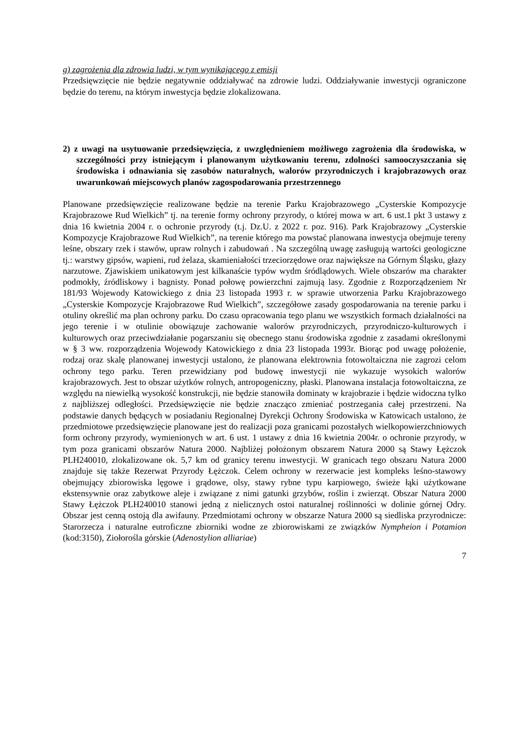g) zagrożenia dla zdrowia ludzi, w tym wynikającego z emisji
Przedsięwzięcie nie będzie negatywnie oddziaływać na zdrowie ludzi. Oddziaływanie inwestycji ograniczone będzie do terenu, na którym inwestycja będzie zlokalizowana.
2) z uwagi na usytuowanie przedsięwzięcia, z uwzględnieniem możliwego zagrożenia dla środowiska, w szczególności przy istniejącym i planowanym użytkowaniu terenu, zdolności samooczyszczania się środowiska i odnawiania się zasobów naturalnych, walorów przyrodniczych i krajobrazowych oraz uwarunkowań miejscowych planów zagospodarowania przestrzennego
Planowane przedsięwzięcie realizowane będzie na terenie Parku Krajobrazowego „Cysterskie Kompozycje Krajobrazowe Rud Wielkich” tj. na terenie formy ochrony przyrody, o której mowa w art. 6 ust.1 pkt 3 ustawy z dnia 16 kwietnia 2004 r. o ochronie przyrody (t.j. Dz.U. z 2022 r. poz. 916). Park Krajobrazowy „Cysterskie Kompozycje Krajobrazowe Rud Wielkich”, na terenie którego ma powstać planowana inwestycja obejmuje tereny leśne, obszary rzek i stawów, upraw rolnych i zabudowań . Na szczególną uwagę zasługują wartości geologiczne tj.: warstwy gipsów, wapieni, rud żelaza, skamieniałości trzeciorzędowe oraz największe na Górnym Śląsku, głazy narzutowe. Zjawiskiem unikatowym jest kilkanaście typów wydm śródlądowych. Wiele obszarów ma charakter podmokły, źródliskowy i bagnisty. Ponad połowę powierzchni zajmują lasy. Zgodnie z Rozporządzeniem Nr 181/93 Wojewody Katowickiego z dnia 23 listopada 1993 r. w sprawie utworzenia Parku Krajobrazowego „Cysterskie Kompozycje Krajobrazowe Rud Wielkich”, szczegółowe zasady gospodarowania na terenie parku i otuliny określić ma plan ochrony parku. Do czasu opracowania tego planu we wszystkich formach działalności na jego terenie i w otulinie obowiązuje zachowanie walorów przyrodniczych, przyrodniczo-kulturowych i kulturowych oraz przeciwdziałanie pogarszaniu się obecnego stanu środowiska zgodnie z zasadami określonymi w § 3 ww. rozporządzenia Wojewody Katowickiego z dnia 23 listopada 1993r. Biorąc pod uwagę położenie, rodzaj oraz skalę planowanej inwestycji ustalono, że planowana elektrownia fotowoltaiczna nie zagrozi celom ochrony tego parku. Teren przewidziany pod budowę inwestycji nie wykazuje wysokich walorów krajobrazowych. Jest to obszar użytków rolnych, antropogeniczny, płaski. Planowana instalacja fotowoltaiczna, ze względu na niewielką wysokość konstrukcji, nie będzie stanowiła dominaty w krajobrazie i będzie widoczna tylko z najbliższej odległości. Przedsięwzięcie nie będzie znacząco zmieniać postrzegania całej przestrzeni. Na podstawie danych będących w posiadaniu Regionalnej Dyrekcji Ochrony Środowiska w Katowicach ustalono, że przedmiotowe przedsięwzięcie planowane jest do realizacji poza granicami pozostałych wielkopowierzchniowych form ochrony przyrody, wymienionych w art. 6 ust. 1 ustawy z dnia 16 kwietnia 2004r. o ochronie przyrody, w tym poza granicami obszarów Natura 2000. Najbliżej położonym obszarem Natura 2000 są Stawy Łężczok PLH240010, zlokalizowane ok. 5,7 km od granicy terenu inwestycji. W granicach tego obszaru Natura 2000 znajduje się także Rezerwat Przyrody Łężczok. Celem ochrony w rezerwacie jest kompleks leśno-stawowy obejmujący zbiorowiska lęgowe i grądowe, olsy, stawy rybne typu karpiowego, świeże łąki użytkowane ekstensywnie oraz zabytkowe aleje i związane z nimi gatunki grzybów, roślin i zwierząt. Obszar Natura 2000 Stawy Łężczok PLH240010 stanowi jedną z nielicznych ostoi naturalnej roślinności w dolinie górnej Odry. Obszar jest cenną ostoją dla awifauny. Przedmiotami ochrony w obszarze Natura 2000 są siedliska przyrodnicze: Starorzecza i naturalne eutroficzne zbiorniki wodne ze zbiorowiskami ze związków Nympheion i Potamion (kod:3150), Ziołorośla górskie (Adenostylion alliariae)
7